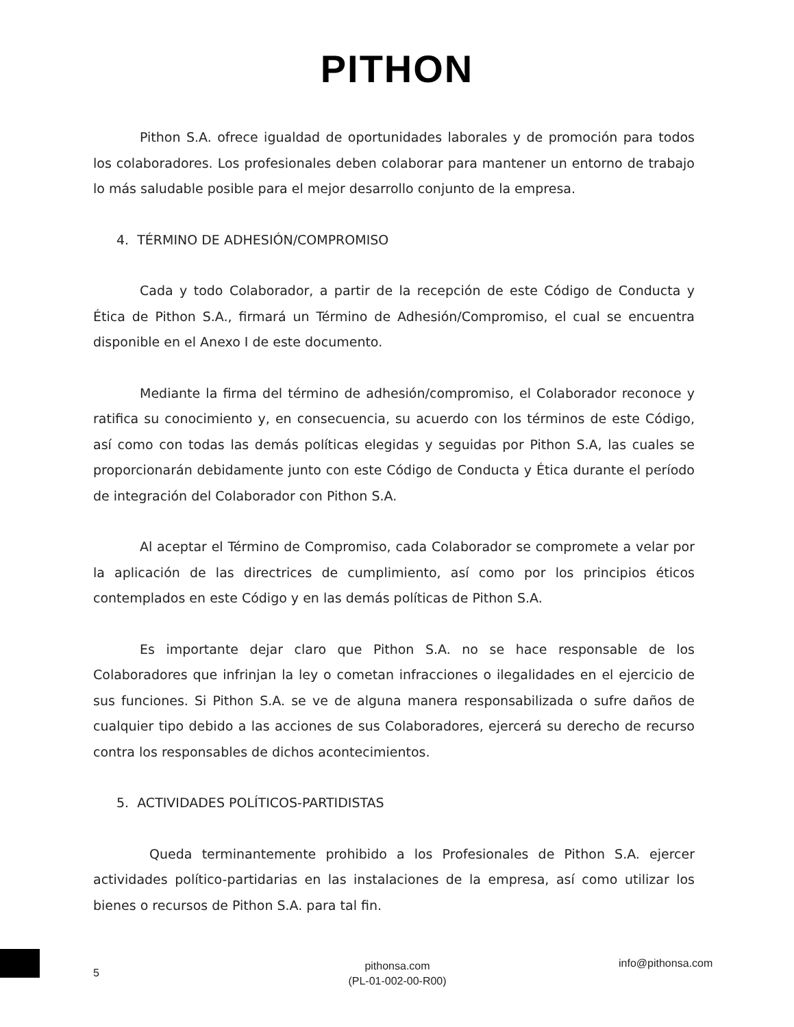PITHON
Pithon S.A. ofrece igualdad de oportunidades laborales y de promoción para todos los colaboradores. Los profesionales deben colaborar para mantener un entorno de trabajo lo más saludable posible para el mejor desarrollo conjunto de la empresa.
4. TÉRMINO DE ADHESIÓN/COMPROMISO
Cada y todo Colaborador, a partir de la recepción de este Código de Conducta y Ética de Pithon S.A., firmará un Término de Adhesión/Compromiso, el cual se encuentra disponible en el Anexo I de este documento.
Mediante la firma del término de adhesión/compromiso, el Colaborador reconoce y ratifica su conocimiento y, en consecuencia, su acuerdo con los términos de este Código, así como con todas las demás políticas elegidas y seguidas por Pithon S.A, las cuales se proporcionarán debidamente junto con este Código de Conducta y Ética durante el período de integración del Colaborador con Pithon S.A.
Al aceptar el Término de Compromiso, cada Colaborador se compromete a velar por la aplicación de las directrices de cumplimiento, así como por los principios éticos contemplados en este Código y en las demás políticas de Pithon S.A.
Es importante dejar claro que Pithon S.A. no se hace responsable de los Colaboradores que infrinjan la ley o cometan infracciones o ilegalidades en el ejercicio de sus funciones. Si Pithon S.A. se ve de alguna manera responsabilizada o sufre daños de cualquier tipo debido a las acciones de sus Colaboradores, ejercerá su derecho de recurso contra los responsables de dichos acontecimientos.
5. ACTIVIDADES POLÍTICOS-PARTIDISTAS
Queda terminantemente prohibido a los Profesionales de Pithon S.A. ejercer actividades político-partidarias en las instalaciones de la empresa, así como utilizar los bienes o recursos de Pithon S.A. para tal fin.
5
pithonsa.com
(PL-01-002-00-R00)
info@pithonsa.com